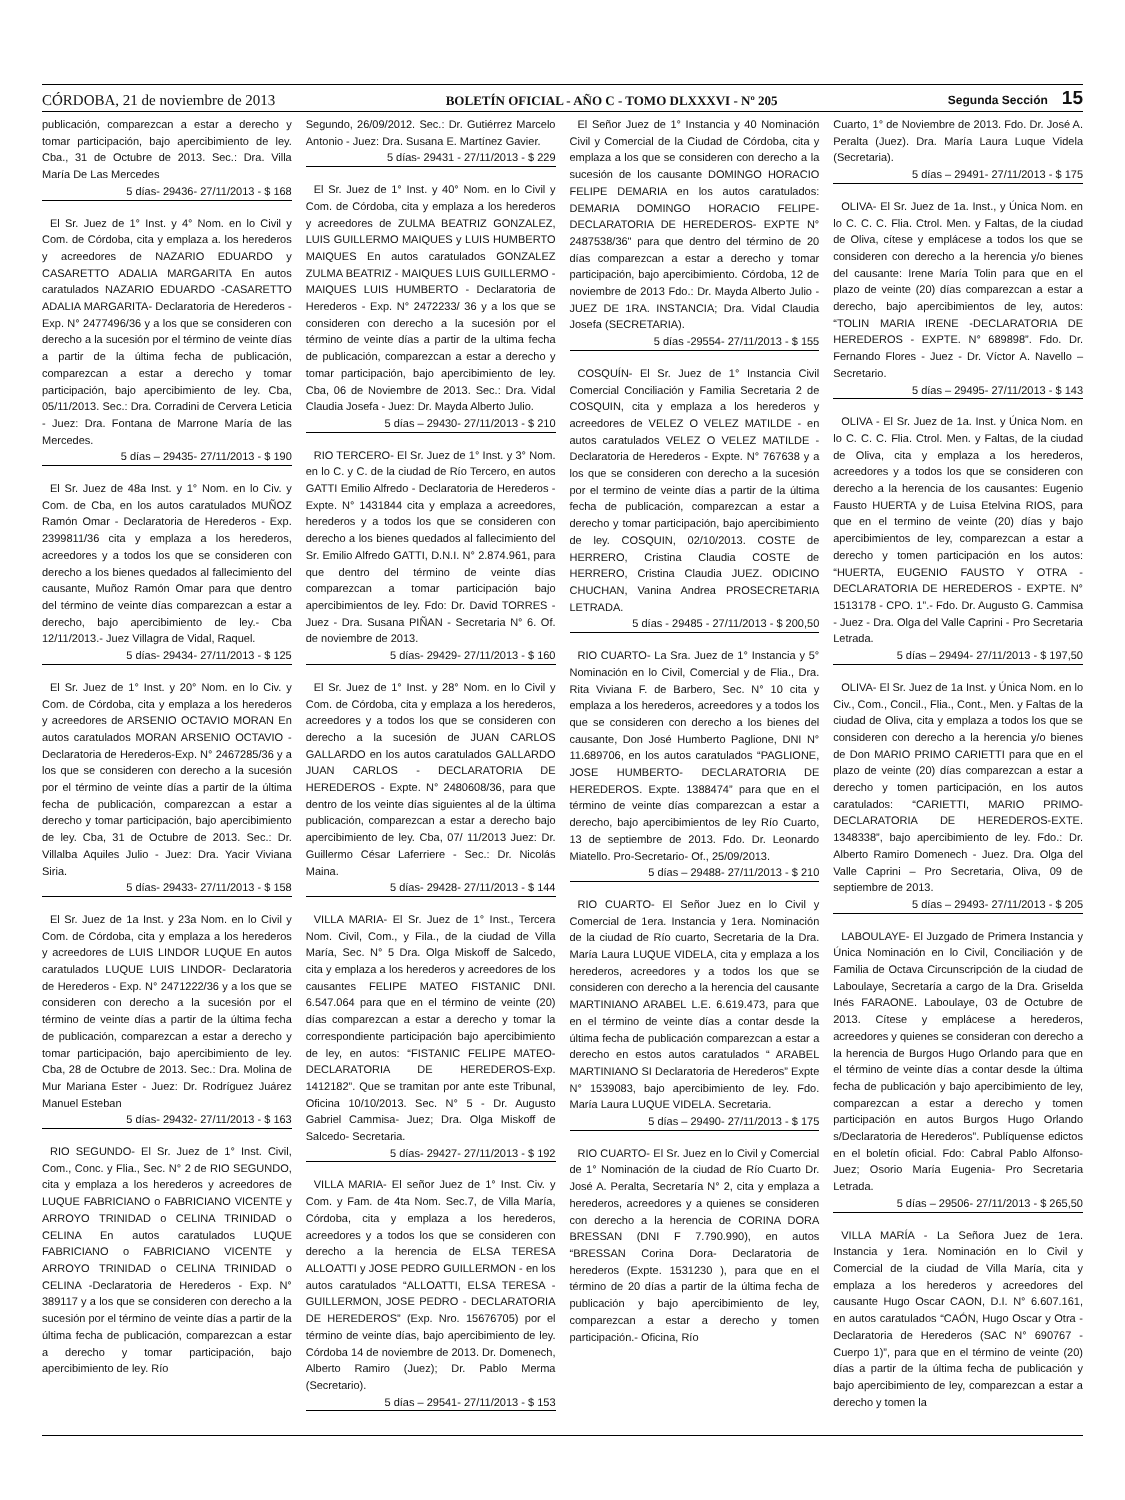CÓRDOBA, 21 de noviembre de 2013 BOLETÍN OFICIAL - AÑO C - TOMO DLXXXVI - Nº 205 Segunda Sección 15
publicación, comparezcan a estar a derecho y tomar participación, bajo apercibimiento de ley. Cba., 31 de Octubre de 2013. Sec.: Dra. Villa María De Las Mercedes
5 días- 29436- 27/11/2013 - $ 168
El Sr. Juez de 1° Inst. y 4° Nom. en lo Civil y Com. de Córdoba, cita y emplaza a. los herederos y acreedores de NAZARIO EDUARDO y CASARETTO ADALIA MARGARITA En autos caratulados NAZARIO EDUARDO -CASARETTO ADALIA MARGARITA- Declaratoria de Herederos - Exp. N° 2477496/36 y a los que se consideren con derecho a la sucesión por el término de veinte días a partir de la última fecha de publicación, comparezcan a estar a derecho y tomar participación, bajo apercibimiento de ley. Cba, 05/11/2013. Sec.: Dra. Corradini de Cervera Leticia - Juez: Dra. Fontana de Marrone María de las Mercedes.
5 días – 29435- 27/11/2013 - $ 190
El Sr. Juez de 48a Inst. y 1° Nom. en lo Civ. y Com. de Cba, en los autos caratulados MUÑOZ Ramón Omar - Declaratoria de Herederos - Exp. 2399811/36 cita y emplaza a los herederos, acreedores y a todos los que se consideren con derecho a los bienes quedados al fallecimiento del causante, Muñoz Ramón Omar para que dentro del término de veinte días comparezcan a estar a derecho, bajo apercibimiento de ley.- Cba 12/11/2013.- Juez Villagra de Vidal, Raquel.
5 días- 29434- 27/11/2013 - $ 125
El Sr. Juez de 1° Inst. y 20° Nom. en lo Civ. y Com. de Córdoba, cita y emplaza a los herederos y acreedores de ARSENIO OCTAVIO MORAN En autos caratulados MORAN ARSENIO OCTAVIO - Declaratoria de Herederos-Exp. N° 2467285/36 y a los que se consideren con derecho a la sucesión por el término de veinte días a partir de la última fecha de publicación, comparezcan a estar a derecho y tomar participación, bajo apercibimiento de ley. Cba, 31 de Octubre de 2013. Sec.: Dr. Villalba Aquiles Julio - Juez: Dra. Yacir Viviana Siria.
5 días- 29433- 27/11/2013 - $ 158
El Sr. Juez de 1a Inst. y 23a Nom. en lo Civil y Com. de Córdoba, cita y emplaza a los herederos y acreedores de LUIS LINDOR LUQUE En autos caratulados LUQUE LUIS LINDOR- Declaratoria de Herederos - Exp. N° 2471222/36 y a los que se consideren con derecho a la sucesión por el término de veinte días a partir de la última fecha de publicación, comparezcan a estar a derecho y tomar participación, bajo apercibimiento de ley. Cba, 28 de Octubre de 2013. Sec.: Dra. Molina de Mur Mariana Ester - Juez: Dr. Rodríguez Juárez Manuel Esteban
5 días- 29432- 27/11/2013 - $ 163
RIO SEGUNDO- El Sr. Juez de 1° Inst. Civil, Com., Conc. y Flia., Sec. N° 2 de RIO SEGUNDO, cita y emplaza a los herederos y acreedores de LUQUE FABRICIANO o FABRICIANO VICENTE y ARROYO TRINIDAD o CELINA TRINIDAD o CELINA En autos caratulados LUQUE FABRICIANO o FABRICIANO VICENTE y ARROYO TRINIDAD o CELINA TRINIDAD o CELINA -Declaratoria de Herederos - Exp. N° 389117 y a los que se consideren con derecho a la sucesión por el término de veinte días a partir de la última fecha de publicación, comparezcan a estar a derecho y tomar participación, bajo apercibimiento de ley. Río
Segundo, 26/09/2012. Sec.: Dr. Gutiérrez Marcelo Antonio - Juez: Dra. Susana E. Martínez Gavier.
5 días- 29431 - 27/11/2013 - $ 229
El Sr. Juez de 1° Inst. y 40° Nom. en lo Civil y Com. de Córdoba, cita y emplaza a los herederos y acreedores de ZULMA BEATRIZ GONZALEZ, LUIS GUILLERMO MAIQUES y LUIS HUMBERTO MAIQUES En autos caratulados GONZALEZ ZULMA BEATRIZ - MAIQUES LUIS GUILLERMO - MAIQUES LUIS HUMBERTO - Declaratoria de Herederos - Exp. N° 2472233/ 36 y a los que se consideren con derecho a la sucesión por el término de veinte días a partir de la ultima fecha de publicación, comparezcan a estar a derecho y tomar participación, bajo apercibimiento de ley. Cba, 06 de Noviembre de 2013. Sec.: Dra. Vidal Claudia Josefa - Juez: Dr. Mayda Alberto Julio.
5 días – 29430- 27/11/2013 - $ 210
RIO TERCERO- El Sr. Juez de 1° Inst. y 3° Nom. en lo C. y C. de la ciudad de Río Tercero, en autos GATTI Emilio Alfredo - Declaratoria de Herederos - Expte. N° 1431844 cita y emplaza a acreedores, herederos y a todos los que se consideren con derecho a los bienes quedados al fallecimiento del Sr. Emilio Alfredo GATTI, D.N.I. N° 2.874.961, para que dentro del término de veinte días comparezcan a tomar participación bajo apercibimientos de ley. Fdo: Dr. David TORRES - Juez - Dra. Susana PIÑAN - Secretaria N° 6. Of. de noviembre de 2013.
5 días- 29429- 27/11/2013 - $ 160
El Sr. Juez de 1° Inst. y 28° Nom. en lo Civil y Com. de Córdoba, cita y emplaza a los herederos, acreedores y a todos los que se consideren con derecho a la sucesión de JUAN CARLOS GALLARDO en los autos caratulados GALLARDO JUAN CARLOS - DECLARATORIA DE HEREDEROS - Expte. N° 2480608/36, para que dentro de los veinte días siguientes al de la última publicación, comparezcan a estar a derecho bajo apercibimiento de ley. Cba, 07/ 11/2013 Juez: Dr. Guillermo César Laferriere - Sec.: Dr. Nicolás Maina.
5 días- 29428- 27/11/2013 - $ 144
VILLA MARIA- El Sr. Juez de 1° Inst., Tercera Nom. Civil, Com., y Fila., de la ciudad de Villa María, Sec. N° 5 Dra. Olga Miskoff de Salcedo, cita y emplaza a los herederos y acreedores de los causantes FELIPE MATEO FISTANIC DNI. 6.547.064 para que en el término de veinte (20) días comparezcan a estar a derecho y tomar la correspondiente participación bajo apercibimiento de ley, en autos: “FISTANIC FELIPE MATEO- DECLARATORIA DE HEREDEROS-Exp. 1412182”. Que se tramitan por ante este Tribunal, Oficina 10/10/2013. Sec. N° 5 - Dr. Augusto Gabriel Cammisa- Juez; Dra. Olga Miskoff de Salcedo- Secretaria.
5 días- 29427- 27/11/2013 - $ 192
VILLA MARIA- El señor Juez de 1° Inst. Civ. y Com. y Fam. de 4ta Nom. Sec.7, de Villa María, Córdoba, cita y emplaza a los herederos, acreedores y a todos los que se consideren con derecho a la herencia de ELSA TERESA ALLOATTI y JOSE PEDRO GUILLERMON - en los autos caratulados “ALLOATTI, ELSA TERESA -GUILLERMON, JOSE PEDRO - DECLARATORIA DE HEREDEROS” (Exp. Nro. 15676705) por el término de veinte días, bajo apercibimiento de ley. Córdoba 14 de noviembre de 2013. Dr. Domenech, Alberto Ramiro (Juez); Dr. Pablo Merma (Secretario).
5 días – 29541- 27/11/2013 - $ 153
El Señor Juez de 1° Instancia y 40 Nominación Civil y Comercial de la Ciudad de Córdoba, cita y emplaza a los que se consideren con derecho a la sucesión de los causante DOMINGO HORACIO FELIPE DEMARIA en los autos caratulados: DEMARIA DOMINGO HORACIO FELIPE- DECLARATORIA DE HEREDEROS- EXPTE N° 2487538/36" para que dentro del término de 20 días comparezcan a estar a derecho y tomar participación, bajo apercibimiento. Córdoba, 12 de noviembre de 2013 Fdo.: Dr. Mayda Alberto Julio - JUEZ DE 1RA. INSTANCIA; Dra. Vidal Claudia Josefa (SECRETARIA).
5 días -29554- 27/11/2013 - $ 155
COSQUÍN- El Sr. Juez de 1° Instancia Civil Comercial Conciliación y Familia Secretaria 2 de COSQUIN, cita y emplaza a los herederos y acreedores de VELEZ O VELEZ MATILDE - en autos caratulados VELEZ O VELEZ MATILDE - Declaratoria de Herederos - Expte. N° 767638 y a los que se consideren con derecho a la sucesión por el termino de veinte días a partir de la última fecha de publicación, comparezcan a estar a derecho y tomar participación, bajo apercibimiento de ley. COSQUIN, 02/10/2013. COSTE de HERRERO, Cristina Claudia COSTE de HERRERO, Cristina Claudia JUEZ. ODICINO CHUCHAN, Vanina Andrea PROSECRETARIA LETRADA.
5 días - 29485 - 27/11/2013 - $ 200,50
RIO CUARTO- La Sra. Juez de 1° Instancia y 5° Nominación en lo Civil, Comercial y de Flia., Dra. Rita Viviana F. de Barbero, Sec. N° 10 cita y emplaza a los herederos, acreedores y a todos los que se consideren con derecho a los bienes del causante, Don José Humberto Paglione, DNI N° 11.689706, en los autos caratulados “PAGLIONE, JOSE HUMBERTO- DECLARATORIA DE HEREDEROS. Expte. 1388474” para que en el término de veinte días comparezcan a estar a derecho, bajo apercibimientos de ley Río Cuarto, 13 de septiembre de 2013. Fdo. Dr. Leonardo Miatello. Pro-Secretario- Of., 25/09/2013.
5 días – 29488- 27/11/2013 - $ 210
RIO CUARTO- El Señor Juez en lo Civil y Comercial de 1era. Instancia y 1era. Nominación de la ciudad de Río cuarto, Secretaria de la Dra. María Laura LUQUE VIDELA, cita y emplaza a los herederos, acreedores y a todos los que se consideren con derecho a la herencia del causante MARTINIANO ARABEL L.E. 6.619.473, para que en el término de veinte días a contar desde la última fecha de publicación comparezcan a estar a derecho en estos autos caratulados “ ARABEL MARTINIANO SI Declaratoria de Herederos” Expte N° 1539083, bajo apercibimiento de ley. Fdo. María Laura LUQUE VIDELA. Secretaria.
5 días – 29490- 27/11/2013 - $ 175
RIO CUARTO- El Sr. Juez en lo Civil y Comercial de 1° Nominación de la ciudad de Río Cuarto Dr. José A. Peralta, Secretaría N° 2, cita y emplaza a herederos, acreedores y a quienes se consideren con derecho a la herencia de CORINA DORA BRESSAN (DNI F 7.790.990), en autos “BRESSAN Corina Dora- Declaratoria de herederos (Expte. 1531230 ), para que en el término de 20 días a partir de la última fecha de publicación y bajo apercibimiento de ley, comparezcan a estar a derecho y tomen participación.- Oficina, Río
Cuarto, 1° de Noviembre de 2013. Fdo. Dr. José A. Peralta (Juez). Dra. María Laura Luque Videla (Secretaria).
5 días – 29491- 27/11/2013 - $ 175
OLIVA- El Sr. Juez de 1a. Inst., y Única Nom. en lo C. C. C. Flia. Ctrol. Men. y Faltas, de la ciudad de Oliva, cítese y emplácese a todos los que se consideren con derecho a la herencia y/o bienes del causante: Irene María Tolin para que en el plazo de veinte (20) días comparezcan a estar a derecho, bajo apercibimientos de ley, autos: “TOLIN MARIA IRENE -DECLARATORIA DE HEREDEROS - EXPTE. N° 689898”. Fdo. Dr. Fernando Flores - Juez - Dr. Víctor A. Navello – Secretario.
5 días – 29495- 27/11/2013 - $ 143
OLIVA - El Sr. Juez de 1a. Inst. y Única Nom. en lo C. C. C. Flia. Ctrol. Men. y Faltas, de la ciudad de Oliva, cita y emplaza a los herederos, acreedores y a todos los que se consideren con derecho a la herencia de los causantes: Eugenio Fausto HUERTA y de Luisa Etelvina RIOS, para que en el termino de veinte (20) días y bajo apercibimientos de ley, comparezcan a estar a derecho y tomen participación en los autos: “HUERTA, EUGENIO FAUSTO Y OTRA - DECLARATORIA DE HEREDEROS - EXPTE. N° 1513178 - CPO. 1”.- Fdo. Dr. Augusto G. Cammisa - Juez - Dra. Olga del Valle Caprini - Pro Secretaria Letrada.
5 días – 29494- 27/11/2013 - $ 197,50
OLIVA- El Sr. Juez de 1a Inst. y Única Nom. en lo Civ., Com., Concil., Flia., Cont., Men. y Faltas de la ciudad de Oliva, cita y emplaza a todos los que se consideren con derecho a la herencia y/o bienes de Don MARIO PRIMO CARIETTI para que en el plazo de veinte (20) días comparezcan a estar a derecho y tomen participación, en los autos caratulados: “CARIETTI, MARIO PRIMO- DECLARATORIA DE HEREDEROS-EXTE. 1348338”, bajo apercibimiento de ley. Fdo.: Dr. Alberto Ramiro Domenech - Juez. Dra. Olga del Valle Caprini – Pro Secretaria, Oliva, 09 de septiembre de 2013.
5 días – 29493- 27/11/2013 - $ 205
LABOULAYE- El Juzgado de Primera Instancia y Única Nominación en lo Civil, Conciliación y de Familia de Octava Circunscripción de la ciudad de Laboulaye, Secretaría a cargo de la Dra. Griselda Inés FARAONE. Laboulaye, 03 de Octubre de 2013. Cítese y emplácese a herederos, acreedores y quienes se consideran con derecho a la herencia de Burgos Hugo Orlando para que en el término de veinte días a contar desde la última fecha de publicación y bajo apercibimiento de ley, comparezcan a estar a derecho y tomen participación en autos Burgos Hugo Orlando s/Declaratoria de Herederos”. Publíquense edictos en el boletín oficial. Fdo: Cabral Pablo Alfonso- Juez; Osorio María Eugenia- Pro Secretaria Letrada.
5 días – 29506- 27/11/2013 - $ 265,50
VILLA MARÍA - La Señora Juez de 1era. Instancia y 1era. Nominación en lo Civil y Comercial de la ciudad de Villa María, cita y emplaza a los herederos y acreedores del causante Hugo Oscar CAON, D.I. N° 6.607.161, en autos caratulados “CAÓN, Hugo Oscar y Otra - Declaratoria de Herederos (SAC N° 690767 - Cuerpo 1)”, para que en el término de veinte (20) días a partir de la última fecha de publicación y bajo apercibimiento de ley, comparezcan a estar a derecho y tomen la